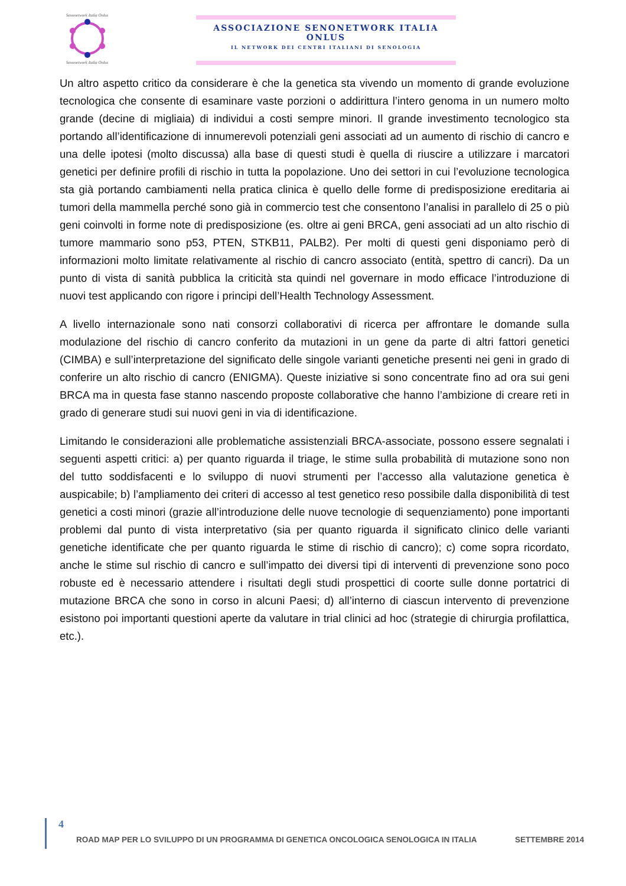Senonetwork Italia Onlus Senonetwork Italia Onlus
ASSOCIAZIONE SENONETWORK ITALIA ONLUS
IL NETWORK DEI CENTRI ITALIANI DI SENOLOGIA
Un altro aspetto critico da considerare è che la genetica sta vivendo un momento di grande evoluzione tecnologica che consente di esaminare vaste porzioni o addirittura l’intero genoma in un numero molto grande (decine di migliaia) di individui a costi sempre minori. Il grande investimento tecnologico sta portando all’identificazione di innumerevoli potenziali geni associati ad un aumento di rischio di cancro e una delle ipotesi (molto discussa) alla base di questi studi è quella di riuscire a utilizzare i marcatori genetici per definire profili di rischio in tutta la popolazione. Uno dei settori in cui l’evoluzione tecnologica sta già portando cambiamenti nella pratica clinica è quello delle forme di predisposizione ereditaria ai tumori della mammella perché sono già in commercio test che consentono l’analisi in parallelo di 25 o più geni coinvolti in forme note di predisposizione (es. oltre ai geni BRCA, geni associati ad un alto rischio di tumore mammario sono p53, PTEN, STKB11, PALB2). Per molti di questi geni disponiamo però di informazioni molto limitate relativamente al rischio di cancro associato (entità, spettro di cancri). Da un punto di vista di sanità pubblica la criticità sta quindi nel governare in modo efficace l’introduzione di nuovi test applicando con rigore i principi dell’Health Technology Assessment.
A livello internazionale sono nati consorzi collaborativi di ricerca per affrontare le domande sulla modulazione del rischio di cancro conferito da mutazioni in un gene da parte di altri fattori genetici (CIMBA) e sull’interpretazione del significato delle singole varianti genetiche presenti nei geni in grado di conferire un alto rischio di cancro (ENIGMA). Queste iniziative si sono concentrate fino ad ora sui geni BRCA ma in questa fase stanno nascendo proposte collaborative che hanno l’ambizione di creare reti in grado di generare studi sui nuovi geni in via di identificazione.
Limitando le considerazioni alle problematiche assistenziali BRCA-associate, possono essere segnalati i seguenti aspetti critici: a) per quanto riguarda il triage, le stime sulla probabilità di mutazione sono non del tutto soddisfacenti e lo sviluppo di nuovi strumenti per l’accesso alla valutazione genetica è auspicabile; b) l’ampliamento dei criteri di accesso al test genetico reso possibile dalla disponibilità di test genetici a costi minori (grazie all’introduzione delle nuove tecnologie di sequenziamento) pone importanti problemi dal punto di vista interpretativo (sia per quanto riguarda il significato clinico delle varianti genetiche identificate che per quanto riguarda le stime di rischio di cancro); c) come sopra ricordato, anche le stime sul rischio di cancro e sull’impatto dei diversi tipi di interventi di prevenzione sono poco robuste ed è necessario attendere i risultati degli studi prospettici di coorte sulle donne portatrici di mutazione BRCA che sono in corso in alcuni Paesi; d) all’interno di ciascun intervento di prevenzione esistono poi importanti questioni aperte da valutare in trial clinici ad hoc (strategie di chirurgia profilattica, etc.).
4
ROAD MAP PER LO SVILUPPO DI UN PROGRAMMA DI GENETICA ONCOLOGICA SENOLOGICA IN ITALIA SETTEMBRE 2014